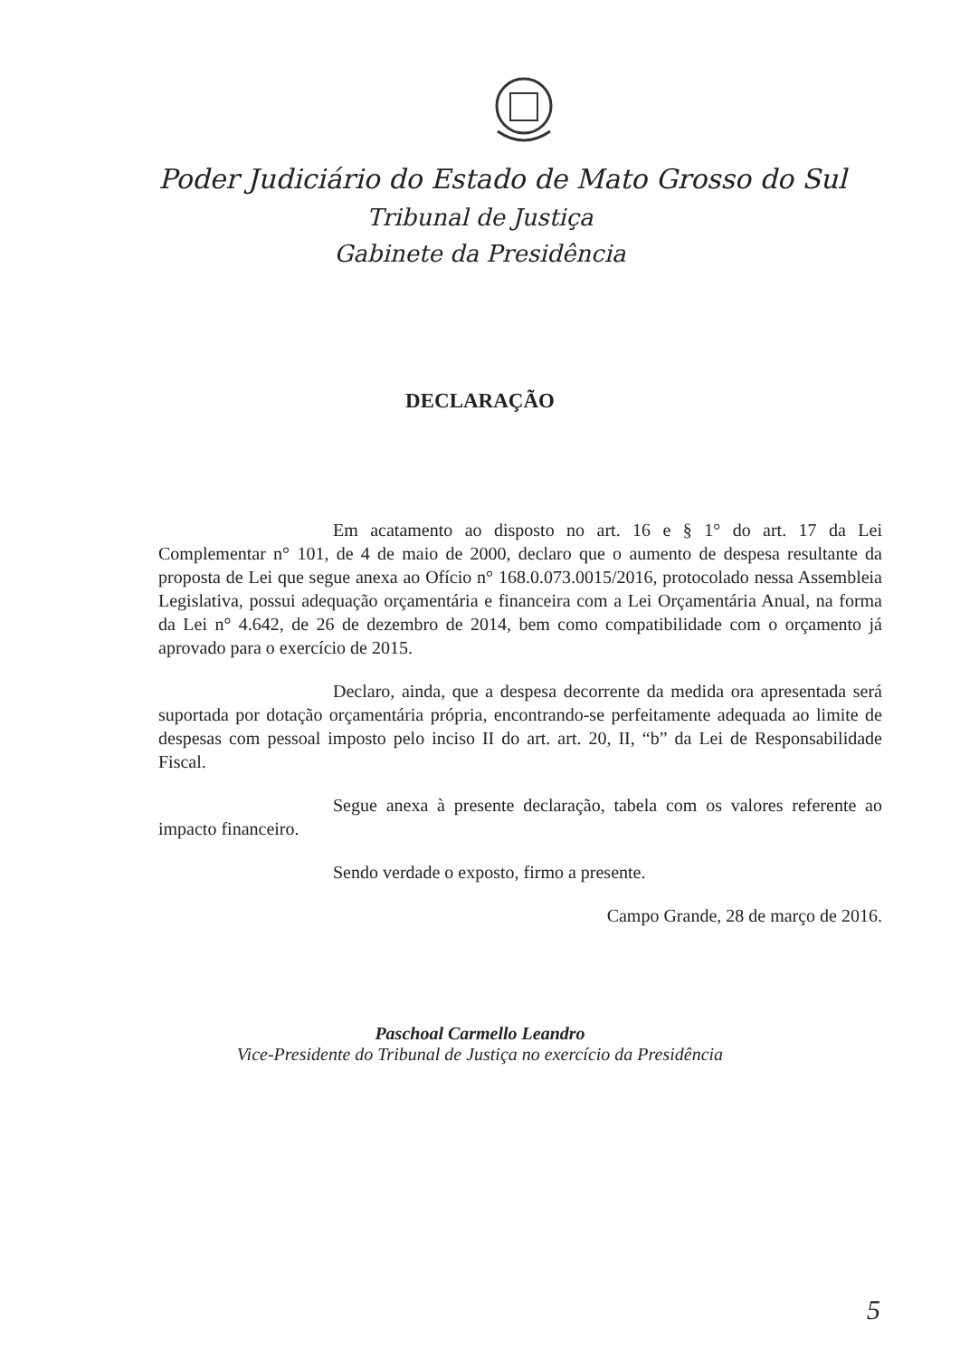Poder Judiciário do Estado de Mato Grosso do Sul
Tribunal de Justiça
Gabinete da Presidência
DECLARAÇÃO
Em acatamento ao disposto no art. 16 e § 1° do art. 17 da Lei Complementar n° 101, de 4 de maio de 2000, declaro que o aumento de despesa resultante da proposta de Lei que segue anexa ao Ofício n° 168.0.073.0015/2016, protocolado nessa Assembleia Legislativa, possui adequação orçamentária e financeira com a Lei Orçamentária Anual, na forma da Lei n° 4.642, de 26 de dezembro de 2014, bem como compatibilidade com o orçamento já aprovado para o exercício de 2015.
Declaro, ainda, que a despesa decorrente da medida ora apresentada será suportada por dotação orçamentária própria, encontrando-se perfeitamente adequada ao limite de despesas com pessoal imposto pelo inciso II do art. art. 20, II, “b” da Lei de Responsabilidade Fiscal.
Segue anexa à presente declaração, tabela com os valores referente ao impacto financeiro.
Sendo verdade o exposto, firmo a presente.
Campo Grande, 28 de março de 2016.
Paschoal Carmello Leandro
Vice-Presidente do Tribunal de Justiça no exercício da Presidência
5